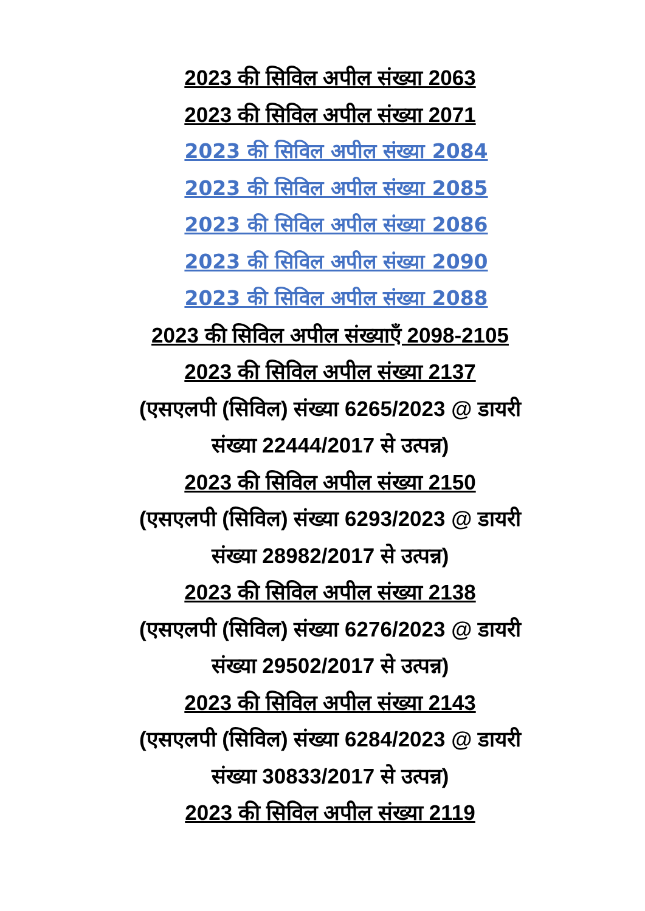2023 की सिविल अपील संख्या 2063
2023 की सिविल अपील संख्या 2071
2023 की सिविल अपील संख्या 2084
2023 की सिविल अपील संख्या 2085
2023 की सिविल अपील संख्या 2086
2023 की सिविल अपील संख्या 2090
2023 की सिविल अपील संख्या 2088
2023 की सिविल अपील संख्याएँ 2098-2105
2023 की सिविल अपील संख्या 2137
(एसएलपी (सिविल) संख्या 6265/2023 @ डायरी संख्या 22444/2017 से उत्पन्न)
2023 की सिविल अपील संख्या 2150
(एसएलपी (सिविल) संख्या 6293/2023 @ डायरी संख्या 28982/2017 से उत्पन्न)
2023 की सिविल अपील संख्या 2138
(एसएलपी (सिविल) संख्या 6276/2023 @ डायरी संख्या 29502/2017 से उत्पन्न)
2023 की सिविल अपील संख्या 2143
(एसएलपी (सिविल) संख्या 6284/2023 @ डायरी संख्या 30833/2017 से उत्पन्न)
2023 की सिविल अपील संख्या 2119